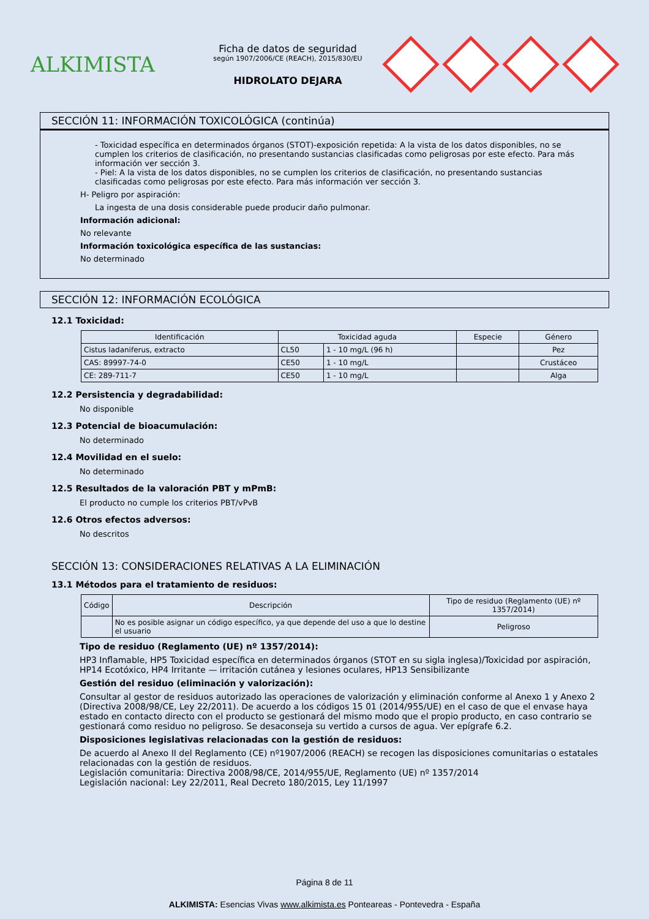ALKIMISTA
Ficha de datos de seguridad
según 1907/2006/CE (REACH), 2015/830/EU
HIDROLATO DEJARA
SECCIÓN 11: INFORMACIÓN TOXICOLÓGICA (continúa)
- Toxicidad específica en determinados órganos (STOT)-exposición repetida: A la vista de los datos disponibles, no se cumplen los criterios de clasificación, no presentando sustancias clasificadas como peligrosas por este efecto. Para más información ver sección 3.
- Piel: A la vista de los datos disponibles, no se cumplen los criterios de clasificación, no presentando sustancias clasificadas como peligrosas por este efecto. Para más información ver sección 3.
H- Peligro por aspiración:
La ingesta de una dosis considerable puede producir daño pulmonar.
Información adicional:
No relevante
Información toxicológica específica de las sustancias:
No determinado
SECCIÓN 12: INFORMACIÓN ECOLÓGICA
12.1 Toxicidad:
| Identificación | Toxicidad aguda | | Especie | Género |
| --- | --- | --- | --- | --- |
| Cistus ladaniferus, extracto | CL50 | 1 - 10 mg/L (96 h) | | Pez |
| CAS: 89997-74-0 | CE50 | 1 - 10 mg/L | | Crustáceo |
| CE: 289-711-7 | CE50 | 1 - 10 mg/L | | Alga |
12.2 Persistencia y degradabilidad:
No disponible
12.3 Potencial de bioacumulación:
No determinado
12.4 Movilidad en el suelo:
No determinado
12.5 Resultados de la valoración PBT y mPmB:
El producto no cumple los criterios PBT/vPvB
12.6 Otros efectos adversos:
No descritos
SECCIÓN 13: CONSIDERACIONES RELATIVAS A LA ELIMINACIÓN
13.1 Métodos para el tratamiento de residuos:
| Código | Descripción | Tipo de residuo (Reglamento (UE) nº 1357/2014) |
| --- | --- | --- |
| | No es posible asignar un código específico, ya que depende del uso a que lo destine el usuario | Peligroso |
Tipo de residuo (Reglamento (UE) nº 1357/2014):
HP3 Inflamable, HP5 Toxicidad específica en determinados órganos (STOT en su sigla inglesa)/Toxicidad por aspiración, HP14 Ecotóxico, HP4 Irritante — irritación cutánea y lesiones oculares, HP13 Sensibilizante
Gestión del residuo (eliminación y valorización):
Consultar al gestor de residuos autorizado las operaciones de valorización y eliminación conforme al Anexo 1 y Anexo 2 (Directiva 2008/98/CE, Ley 22/2011). De acuerdo a los códigos 15 01 (2014/955/UE) en el caso de que el envase haya estado en contacto directo con el producto se gestionará del mismo modo que el propio producto, en caso contrario se gestionará como residuo no peligroso. Se desaconseja su vertido a cursos de agua. Ver epígrafe 6.2.
Disposiciones legislativas relacionadas con la gestión de residuos:
De acuerdo al Anexo II del Reglamento (CE) nº1907/2006 (REACH) se recogen las disposiciones comunitarias o estatales relacionadas con la gestión de residuos.
Legislación comunitaria: Directiva 2008/98/CE, 2014/955/UE, Reglamento (UE) nº 1357/2014
Legislación nacional: Ley 22/2011, Real Decreto 180/2015, Ley 11/1997
Página 8 de 11
ALKIMISTA: Esencias Vivas www.alkimista.es Ponteareas - Pontevedra - España